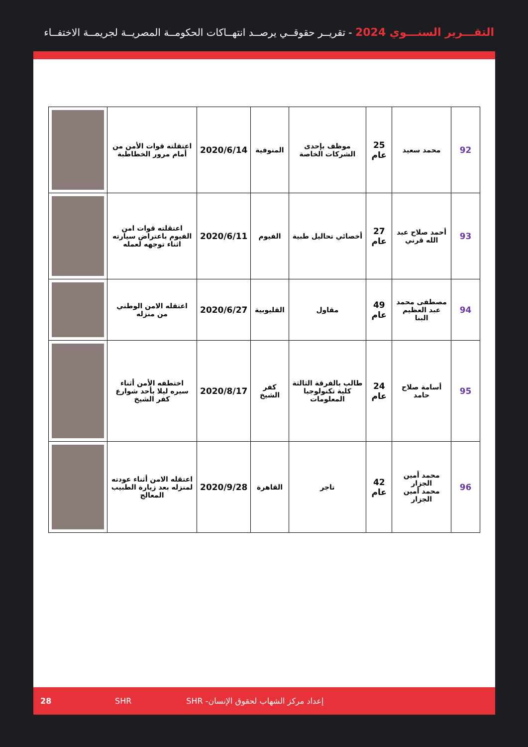التقـــرير السنـــوي 2024 - تقريــر حقوقــي يرصــد انتهــاكات الحكومــة المصريــة لجريمــة الاختفــاء
| 92 | محمد سعيد | 25 عام | موظف بإحدى الشركات الخاصة | المنوفية | 2020/6/14 | اعتقلته قوات الأمن من أمام مرور الخطاطبة | |
| 93 | أحمد صلاح عبد الله قرني | 27 عام | أخصائي تحاليل طبية | الفيوم | 2020/6/11 | اعتقلته قوات امن الفيوم باعتراض سيارته اثناء توجهه لعمله | |
| 94 | مصطفى محمد عبد العظيم البنا | 49 عام | مقاول | القليوبية | 2020/6/27 | اعتقله الامن الوطني من منزله | |
| 95 | أسامة صلاح حامد | 24 عام | طالب بالفرقة الثالثة كلية تكنولوجيا المعلومات | كفر الشيخ | 2020/8/17 | اختطفه الأمن أثناء سيره ليلا بأحد شوارع كفر الشيخ | |
| 96 | محمد أمين الجزار محمد أمين الجزار | 42 عام | تاجر | القاهرة | 2020/9/28 | اعتقله الامن أثناء عودته لمنزله بعد زيارة الطبيب المعالج | |
28 SHR إعداد مركز الشهاب لحقوق الإنسان- SHR